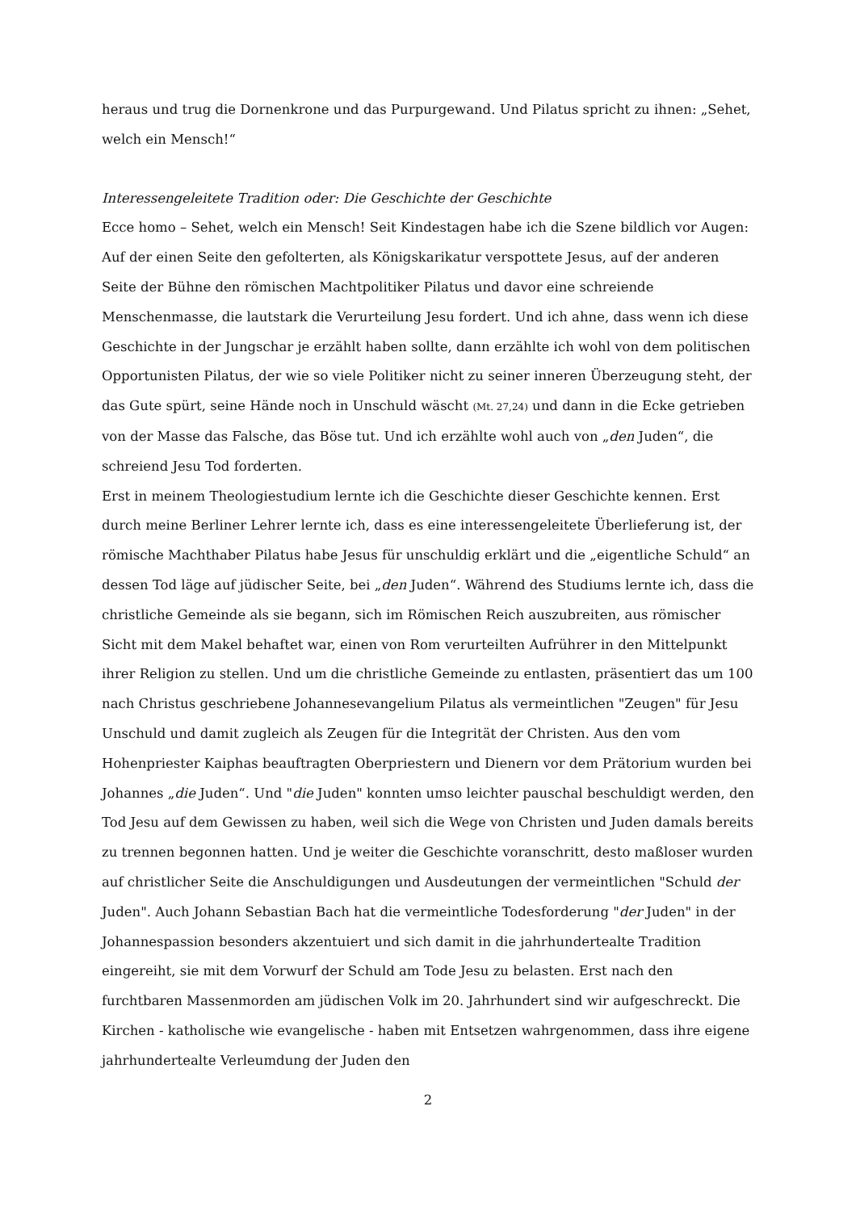heraus und trug die Dornenkrone und das Purpurgewand. Und Pilatus spricht zu ihnen: „Sehet, welch ein Mensch!“
Interessengeleitete Tradition oder: Die Geschichte der Geschichte
Ecce homo – Sehet, welch ein Mensch! Seit Kindestagen habe ich die Szene bildlich vor Augen: Auf der einen Seite den gefolterten, als Königskarikatur verspottete Jesus, auf der anderen Seite der Bühne den römischen Machtpolitiker Pilatus und davor eine schreiende Menschenmasse, die lautstark die Verurteilung Jesu fordert. Und ich ahne, dass wenn ich diese Geschichte in der Jungschar je erzählt haben sollte, dann erzählte ich wohl von dem politischen Opportunisten Pilatus, der wie so viele Politiker nicht zu seiner inneren Überzeugung steht, der das Gute spürt, seine Hände noch in Unschuld wäscht (Mt. 27,24) und dann in die Ecke getrieben von der Masse das Falsche, das Böse tut. Und ich erzählte wohl auch von „den Juden“, die schreiend Jesu Tod forderten.
Erst in meinem Theologiestudium lernte ich die Geschichte dieser Geschichte kennen. Erst durch meine Berliner Lehrer lernte ich, dass es eine interessengeleitete Überliefe­rung ist, der römische Machthaber Pilatus habe Jesus für unschuldig erklärt und die „ei­gentliche Schuld“ an dessen Tod läge auf jüdischer Seite, bei „den Juden“. Während des Studiums lernte ich, dass die christliche Gemeinde als sie begann, sich im Römischen Reich auszubreiten, aus römischer Sicht mit dem Makel behaftet war, einen von Rom verurteilten Aufrührer in den Mittelpunkt ihrer Religion zu stellen. Und um die christli­che Gemeinde zu entlasten, präsentiert das um 100 nach Christus geschriebene Johan­nesevangelium Pilatus als vermeintlichen "Zeugen" für Jesu Unschuld und damit zu­gleich als Zeugen für die Integrität der Christen. Aus den vom Hohenpriester Kaiphas be­auftragten Oberpriestern und Dienern vor dem Prätorium wurden bei Johannes „die Ju­den“. Und "die Juden" konnten umso leichter pauschal beschuldigt werden, den Tod Jesu auf dem Gewissen zu haben, weil sich die Wege von Christen und Juden damals bereits zu trennen begonnen hatten. Und je weiter die Geschichte voranschritt, desto maßloser wurden auf christlicher Seite die Anschuldigungen und Ausdeutungen der vermeintli­chen "Schuld der Juden". Auch Johann Sebastian Bach hat die vermeintliche Todesforde­rung "der Juden" in der Johannespassion besonders akzentuiert und sich damit in die jahrhundertealte Tradition eingereiht, sie mit dem Vorwurf der Schuld am Tode Jesu zu belasten. Erst nach den furchtbaren Massenmorden am jüdischen Volk im 20. Jahrhun­dert sind wir aufgeschreckt. Die Kirchen - katholische wie evangelische - haben mit Ent­setzen wahrgenommen, dass ihre eigene jahrhundertealte Verleumdung der Juden den
2